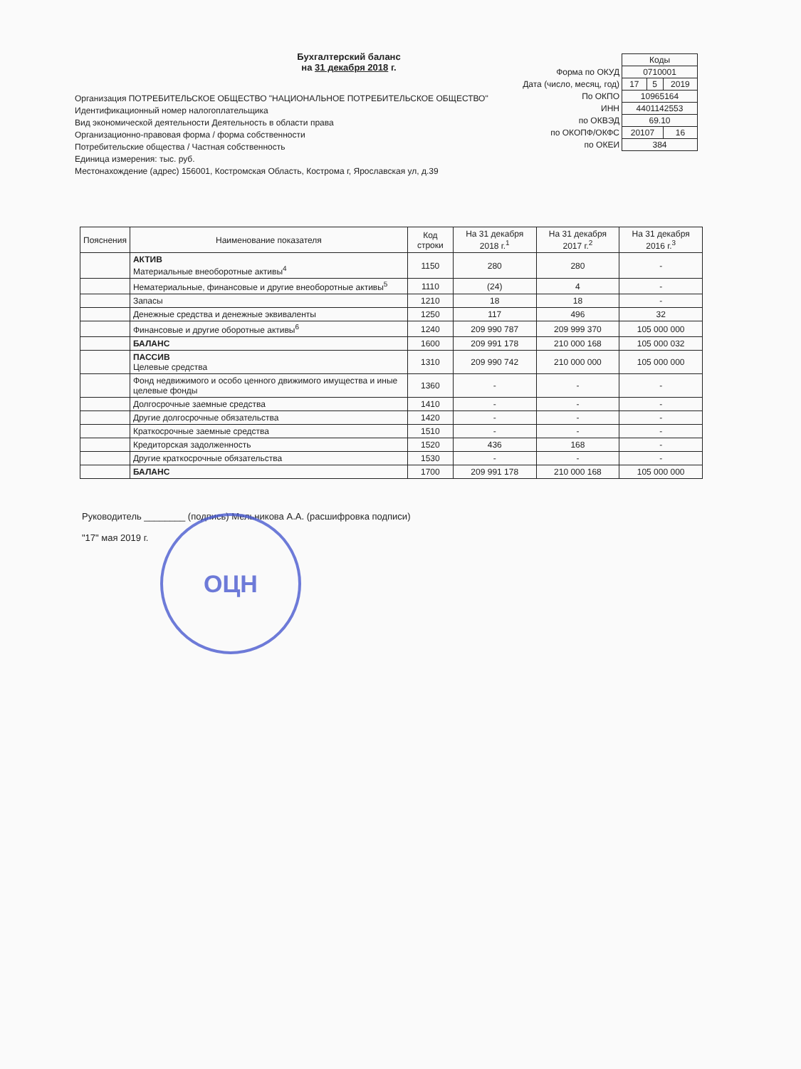Бухгалтерский баланс
на 31 декабря 2018 г.
| | Коды | | |
| Форма по ОКУД | 0710001 | | |
| Дата (число, месяц, год) | 17 | 5 | 2019 |
| По ОКПО | 10965164 | | |
| ИНН | 4401142553 | | |
| по ОКВЭД | 69.10 | | |
| по ОКОПФ/ОКФС | 20107 | | 16 |
| по ОКЕИ | 384 | | |
Организация ПОТРЕБИТЕЛЬСКОЕ ОБЩЕСТВО "НАЦИОНАЛЬНОЕ ПОТРЕБИТЕЛЬСКОЕ ОБЩЕСТВО"
Идентификационный номер налогоплательщика
Вид экономической деятельности Деятельность в области права
Организационно-правовая форма / форма собственности
Потребительские общества / Частная собственность
Единица измерения: тыс. руб.
Местонахождение (адрес) 156001, Костромская Область, Кострома г, Ярославская ул, д.39
| Пояснения | Наименование показателя | Код строки | На 31 декабря 2018 г.<sup>1</sup> | На 31 декабря 2017 г.<sup>2</sup> | На 31 декабря 2016 г.<sup>3</sup> |
| --- | --- | --- | --- | --- | --- |
| | АКТИВ Материальные внеоборотные активы<sup>4</sup> | 1150 | 280 | 280 | - |
| | Нематериальные, финансовые и другие внеоборотные активы<sup>5</sup> | 1110 | (24) | 4 | - |
| | Запасы | 1210 | 18 | 18 | - |
| | Денежные средства и денежные эквиваленты | 1250 | 117 | 496 | 32 |
| | Финансовые и другие оборотные активы<sup>6</sup> | 1240 | 209 990 787 | 209 999 370 | 105 000 000 |
| | БАЛАНС | 1600 | 209 991 178 | 210 000 168 | 105 000 032 |
| | ПАССИВ Целевые средства | 1310 | 209 990 742 | 210 000 000 | 105 000 000 |
| | Фонд недвижимого и особо ценного движимого имущества и иные целевые фонды | 1360 | - | - | - |
| | Долгосрочные заемные средства | 1410 | - | - | - |
| | Другие долгосрочные обязательства | 1420 | - | - | - |
| | Краткосрочные заемные средства | 1510 | - | - | - |
| | Кредиторская задолженность | 1520 | 436 | 168 | - |
| | Другие краткосрочные обязательства | 1530 | - | - | - |
| | БАЛАНС | 1700 | 209 991 178 | 210 000 168 | 105 000 000 |
Руководитель ________ (подпись) Мельникова А.А. (расшифровка подписи)
"17" мая 2019 г.
ОЦН